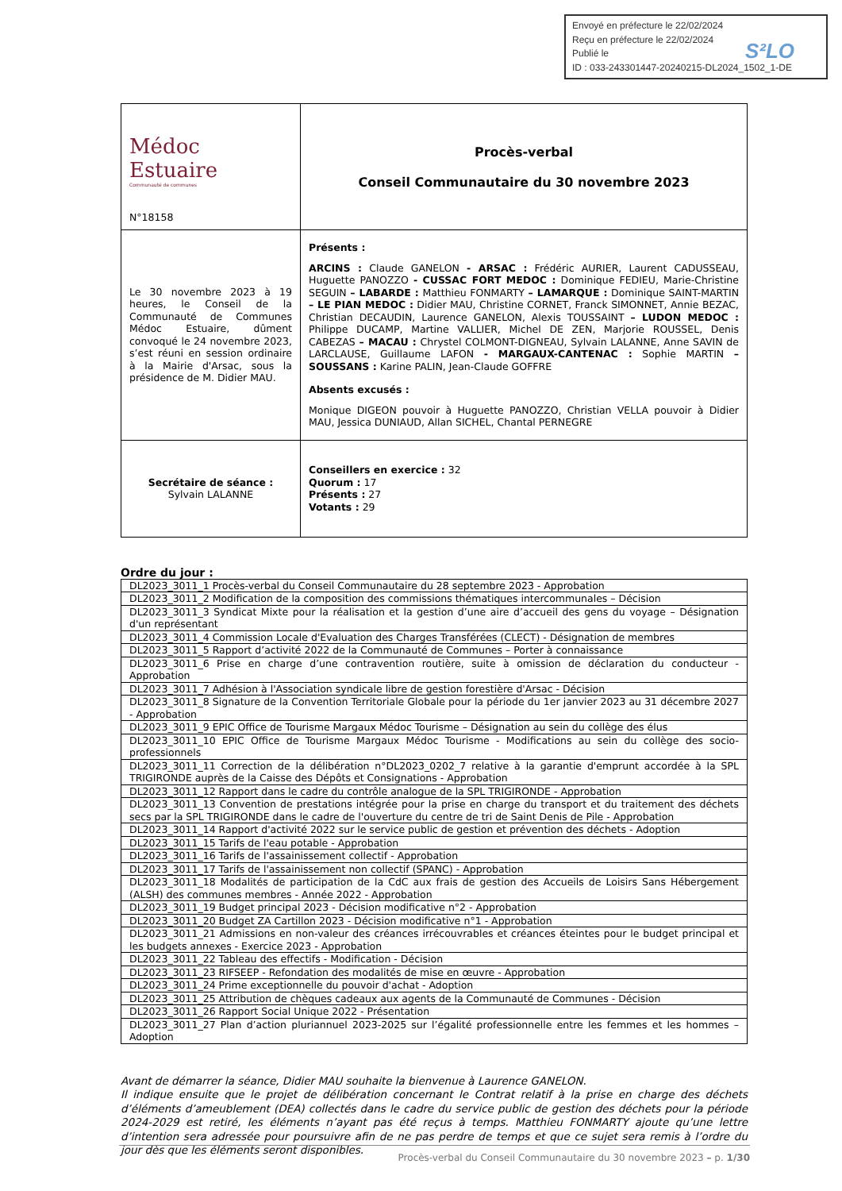Envoyé en préfecture le 22/02/2024
Reçu en préfecture le 22/02/2024
Publié le
ID : 033-243301447-20240215-DL2024_1502_1-DE
S²LO
| Médoc Estuaire Communauté de communes N°18158 | Procès-verbal Conseil Communautaire du 30 novembre 2023 |
| Le 30 novembre 2023 à 19 heures, le Conseil de la Communauté de Communes Médoc Estuaire, dûment convoqué le 24 novembre 2023, s’est réuni en session ordinaire à la Mairie d'Arsac, sous la présidence de M. Didier MAU. | Présents : ARCINS : Claude GANELON - ARSAC : Frédéric AURIER, Laurent CADUSSEAU, Huguette PANOZZO - CUSSAC FORT MEDOC : Dominique FEDIEU, Marie-Christine SEGUIN – LABARDE : Matthieu FONMARTY – LAMARQUE : Dominique SAINT-MARTIN – LE PIAN MEDOC : Didier MAU, Christine CORNET, Franck SIMONNET, Annie BEZAC, Christian DECAUDIN, Laurence GANELON, Alexis TOUSSAINT – LUDON MEDOC : Philippe DUCAMP, Martine VALLIER, Michel DE ZEN, Marjorie ROUSSEL, Denis CABEZAS – MACAU : Chrystel COLMONT-DIGNEAU, Sylvain LALANNE, Anne SAVIN de LARCLAUSE, Guillaume LAFON - MARGAUX-CANTENAC : Sophie MARTIN – SOUSSANS : Karine PALIN, Jean-Claude GOFFRE Absents excusés : Monique DIGEON pouvoir à Huguette PANOZZO, Christian VELLA pouvoir à Didier MAU, Jessica DUNIAUD, Allan SICHEL, Chantal PERNEGRE |
| Secrétaire de séance : Sylvain LALANNE | Conseillers en exercice : 32 Quorum : 17 Présents : 27 Votants : 29 |
Ordre du jour :
| DL2023_3011_1 Procès-verbal du Conseil Communautaire du 28 septembre 2023 - Approbation |
| DL2023_3011_2 Modification de la composition des commissions thématiques intercommunales – Décision |
| DL2023_3011_3 Syndicat Mixte pour la réalisation et la gestion d’une aire d’accueil des gens du voyage – Désignation d'un représentant |
| DL2023_3011_4 Commission Locale d'Evaluation des Charges Transférées (CLECT) - Désignation de membres |
| DL2023_3011_5 Rapport d’activité 2022 de la Communauté de Communes – Porter à connaissance |
| DL2023_3011_6 Prise en charge d’une contravention routière, suite à omission de déclaration du conducteur - Approbation |
| DL2023_3011_7 Adhésion à l'Association syndicale libre de gestion forestière d'Arsac - Décision |
| DL2023_3011_8 Signature de la Convention Territoriale Globale pour la période du 1er janvier 2023 au 31 décembre 2027 - Approbation |
| DL2023_3011_9 EPIC Office de Tourisme Margaux Médoc Tourisme – Désignation au sein du collège des élus |
| DL2023_3011_10 EPIC Office de Tourisme Margaux Médoc Tourisme - Modifications au sein du collège des socio-professionnels |
| DL2023_3011_11 Correction de la délibération n°DL2023_0202_7 relative à la garantie d'emprunt accordée à la SPL TRIGIRONDE auprès de la Caisse des Dépôts et Consignations - Approbation |
| DL2023_3011_12 Rapport dans le cadre du contrôle analogue de la SPL TRIGIRONDE - Approbation |
| DL2023_3011_13 Convention de prestations intégrée pour la prise en charge du transport et du traitement des déchets secs par la SPL TRIGIRONDE dans le cadre de l'ouverture du centre de tri de Saint Denis de Pile - Approbation |
| DL2023_3011_14 Rapport d'activité 2022 sur le service public de gestion et prévention des déchets - Adoption |
| DL2023_3011_15 Tarifs de l'eau potable - Approbation |
| DL2023_3011_16 Tarifs de l'assainissement collectif - Approbation |
| DL2023_3011_17 Tarifs de l'assainissement non collectif (SPANC) - Approbation |
| DL2023_3011_18 Modalités de participation de la CdC aux frais de gestion des Accueils de Loisirs Sans Hébergement (ALSH) des communes membres - Année 2022 - Approbation |
| DL2023_3011_19 Budget principal 2023 - Décision modificative n°2 - Approbation |
| DL2023_3011_20 Budget ZA Cartillon 2023 - Décision modificative n°1 - Approbation |
| DL2023_3011_21 Admissions en non-valeur des créances irrécouvrables et créances éteintes pour le budget principal et les budgets annexes - Exercice 2023 - Approbation |
| DL2023_3011_22 Tableau des effectifs - Modification - Décision |
| DL2023_3011_23 RIFSEEP - Refondation des modalités de mise en œuvre - Approbation |
| DL2023_3011_24 Prime exceptionnelle du pouvoir d'achat - Adoption |
| DL2023_3011_25 Attribution de chèques cadeaux aux agents de la Communauté de Communes - Décision |
| DL2023_3011_26 Rapport Social Unique 2022 - Présentation |
| DL2023_3011_27 Plan d’action pluriannuel 2023-2025 sur l’égalité professionnelle entre les femmes et les hommes – Adoption |
Avant de démarrer la séance, Didier MAU souhaite la bienvenue à Laurence GANELON.
Il indique ensuite que le projet de délibération concernant le Contrat relatif à la prise en charge des déchets d’éléments d’ameublement (DEA) collectés dans le cadre du service public de gestion des déchets pour la période 2024-2029 est retiré, les éléments n’ayant pas été reçus à temps. Matthieu FONMARTY ajoute qu’une lettre d’intention sera adressée pour poursuivre afin de ne pas perdre de temps et que ce sujet sera remis à l’ordre du jour dès que les éléments seront disponibles.
Procès-verbal du Conseil Communautaire du 30 novembre 2023 – p. 1/30